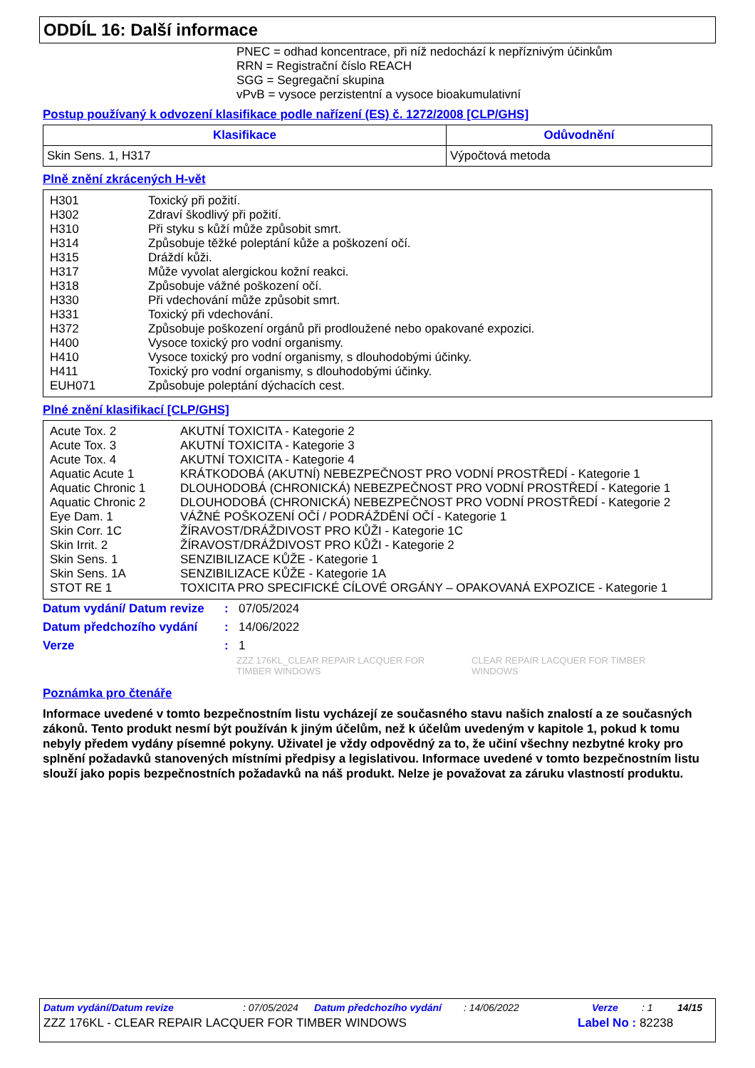ODDÍL 16: Další informace
PNEC = odhad koncentrace, při níž nedochází k nepříznivým účinkům
RRN = Registrační číslo REACH
SGG = Segregační skupina
vPvB = vysoce perzistentní a vysoce bioakumulativní
Postup používaný k odvození klasifikace podle nařízení (ES) č. 1272/2008 [CLP/GHS]
| Klasifikace | Odůvodnění |
| --- | --- |
| Skin Sens. 1, H317 | Výpočtová metoda |
Plně znění zkrácených H-vět
| H301 | Toxický při požití. |
| H302 | Zdraví škodlivý při požití. |
| H310 | Při styku s kůží může způsobit smrt. |
| H314 | Způsobuje těžké poleptání kůže a poškození očí. |
| H315 | Dráždí kůži. |
| H317 | Může vyvolat alergickou kožní reakci. |
| H318 | Způsobuje vážné poškození očí. |
| H330 | Při vdechování může způsobit smrt. |
| H331 | Toxický při vdechování. |
| H372 | Způsobuje poškození orgánů při prodloužené nebo opakované expozici. |
| H400 | Vysoce toxický pro vodní organismy. |
| H410 | Vysoce toxický pro vodní organismy, s dlouhodobými účinky. |
| H411 | Toxický pro vodní organismy, s dlouhodobými účinky. |
| EUH071 | Způsobuje poleptání dýchacích cest. |
Plné znění klasifikací [CLP/GHS]
| Acute Tox. 2 | AKUTNÍ TOXICITA - Kategorie 2 |
| Acute Tox. 3 | AKUTNÍ TOXICITA - Kategorie 3 |
| Acute Tox. 4 | AKUTNÍ TOXICITA - Kategorie 4 |
| Aquatic Acute 1 | KRÁTKODOBÁ (AKUTNÍ) NEBEZPEČNOST PRO VODNÍ PROSTŘEDÍ - Kategorie 1 |
| Aquatic Chronic 1 | DLOUHODOBÁ (CHRONICKÁ) NEBEZPEČNOST PRO VODNÍ PROSTŘEDÍ - Kategorie 1 |
| Aquatic Chronic 2 | DLOUHODOBÁ (CHRONICKÁ) NEBEZPEČNOST PRO VODNÍ PROSTŘEDÍ - Kategorie 2 |
| Eye Dam. 1 | VÁŽNÉ POŠKOZENÍ OČÍ / PODRÁŽDĚNÍ OČÍ - Kategorie 1 |
| Skin Corr. 1C | ŽÍRAVOST/DRÁŽDIVOST PRO KŮŽI - Kategorie 1C |
| Skin Irrit. 2 | ŽÍRAVOST/DRÁŽDIVOST PRO KŮŽI - Kategorie 2 |
| Skin Sens. 1 | SENZIBILIZACE KŮŽE - Kategorie 1 |
| Skin Sens. 1A | SENZIBILIZACE KŮŽE - Kategorie 1A |
| STOT RE 1 | TOXICITA PRO SPECIFICKÉ CÍLOVÉ ORGÁNY – OPAKOVANÁ EXPOZICE - Kategorie 1 |
| Datum vydání/ Datum revize | : | 07/05/2024 |
| Datum předchozího vydání | : | 14/06/2022 |
| Verze | : | 1 |
ZZZ 176KL_CLEAR REPAIR LACQUER FOR TIMBER WINDOWS
CLEAR REPAIR LACQUER FOR TIMBER WINDOWS
Poznámka pro čtenáře
Informace uvedené v tomto bezpečnostním listu vycházejí ze současného stavu našich znalostí a ze současných zákonů. Tento produkt nesmí být používán k jiným účelům, než k účelům uvedeným v kapitole 1, pokud k tomu nebyly předem vydány písemné pokyny. Uživatel je vždy odpovědný za to, že učiní všechny nezbytné kroky pro splnění požadavků stanovených místními předpisy a legislativou. Informace uvedené v tomto bezpečnostním listu slouží jako popis bezpečnostních požadavků na náš produkt. Nelze je považovat za záruku vlastností produktu.
Datum vydání/Datum revize: 07/05/2024 Datum předchozího vydání: 14/06/2022 Verze: 1 14/15
ZZZ 176KL - CLEAR REPAIR LACQUER FOR TIMBER WINDOWS Label No : 82238